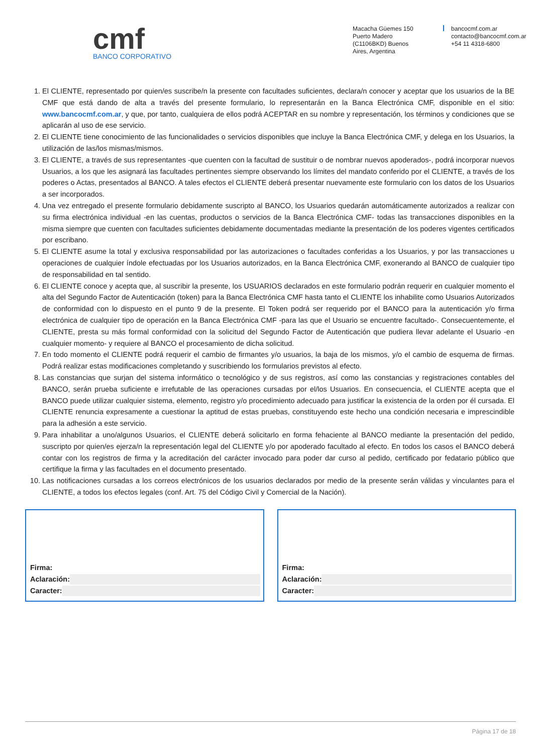cmf
BANCO CORPORATIVO
Macacha Güemes 150
Puerto Madero
(C1106BKD) Buenos
Aires, Argentina
bancocmf.com.ar
contacto@bancocmf.com.ar
+54 11 4318-6800
1. El CLIENTE, representado por quien/es suscribe/n la presente con facultades suficientes, declara/n conocer y aceptar que los usuarios de la BE CMF que está dando de alta a través del presente formulario, lo representarán en la Banca Electrónica CMF, disponible en el sitio: www.bancocmf.com.ar, y que, por tanto, cualquiera de ellos podrá ACEPTAR en su nombre y representación, los términos y condiciones que se aplicarán al uso de ese servicio.
2. El CLIENTE tiene conocimiento de las funcionalidades o servicios disponibles que incluye la Banca Electrónica CMF, y delega en los Usuarios, la utilización de las/los mismas/mismos.
3. El CLIENTE, a través de sus representantes -que cuenten con la facultad de sustituir o de nombrar nuevos apoderados-, podrá incorporar nuevos Usuarios, a los que les asignará las facultades pertinentes siempre observando los límites del mandato conferido por el CLIENTE, a través de los poderes o Actas, presentados al BANCO. A tales efectos el CLIENTE deberá presentar nuevamente este formulario con los datos de los Usuarios a ser incorporados.
4. Una vez entregado el presente formulario debidamente suscripto al BANCO, los Usuarios quedarán automáticamente autorizados a realizar con su firma electrónica individual -en las cuentas, productos o servicios de la Banca Electrónica CMF- todas las transacciones disponibles en la misma siempre que cuenten con facultades suficientes debidamente documentadas mediante la presentación de los poderes vigentes certificados por escribano.
5. El CLIENTE asume la total y exclusiva responsabilidad por las autorizaciones o facultades conferidas a los Usuarios, y por las transacciones u operaciones de cualquier índole efectuadas por los Usuarios autorizados, en la Banca Electrónica CMF, exonerando al BANCO de cualquier tipo de responsabilidad en tal sentido.
6. El CLIENTE conoce y acepta que, al suscribir la presente, los USUARIOS declarados en este formulario podrán requerir en cualquier momento el alta del Segundo Factor de Autenticación (token) para la Banca Electrónica CMF hasta tanto el CLIENTE los inhabilite como Usuarios Autorizados de conformidad con lo dispuesto en el punto 9 de la presente. El Token podrá ser requerido por el BANCO para la autenticación y/o firma electrónica de cualquier tipo de operación en la Banca Electrónica CMF -para las que el Usuario se encuentre facultado-. Consecuentemente, el CLIENTE, presta su más formal conformidad con la solicitud del Segundo Factor de Autenticación que pudiera llevar adelante el Usuario -en cualquier momento- y requiere al BANCO el procesamiento de dicha solicitud.
7. En todo momento el CLIENTE podrá requerir el cambio de firmantes y/o usuarios, la baja de los mismos, y/o el cambio de esquema de firmas. Podrá realizar estas modificaciones completando y suscribiendo los formularios previstos al efecto.
8. Las constancias que surjan del sistema informático o tecnológico y de sus registros, así como las constancias y registraciones contables del BANCO, serán prueba suficiente e irrefutable de las operaciones cursadas por el/los Usuarios. En consecuencia, el CLIENTE acepta que el BANCO puede utilizar cualquier sistema, elemento, registro y/o procedimiento adecuado para justificar la existencia de la orden por él cursada. El CLIENTE renuncia expresamente a cuestionar la aptitud de estas pruebas, constituyendo este hecho una condición necesaria e imprescindible para la adhesión a este servicio.
9. Para inhabilitar a uno/algunos Usuarios, el CLIENTE deberá solicitarlo en forma fehaciente al BANCO mediante la presentación del pedido, suscripto por quien/es ejerza/n la representación legal del CLIENTE y/o por apoderado facultado al efecto. En todos los casos el BANCO deberá contar con los registros de firma y la acreditación del carácter invocado para poder dar curso al pedido, certificado por fedatario público que certifique la firma y las facultades en el documento presentado.
10. Las notificaciones cursadas a los correos electrónicos de los usuarios declarados por medio de la presente serán válidas y vinculantes para el CLIENTE, a todos los efectos legales (conf. Art. 75 del Código Civil y Comercial de la Nación).
Firma:
Aclaración:
Caracter:
Firma:
Aclaración:
Caracter:
Página 17 de 18